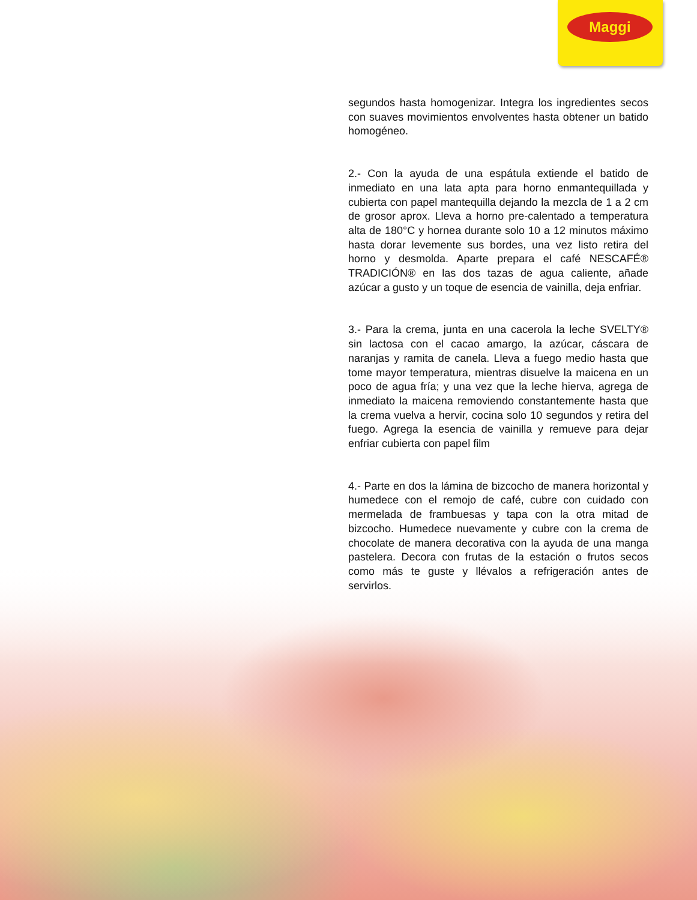Maggi
segundos hasta homogenizar. Integra los ingredientes secos con suaves movimientos envolventes hasta obtener un batido homogéneo.
2.- Con la ayuda de una espátula extiende el batido de inmediato en una lata apta para horno enmantequillada y cubierta con papel mantequilla dejando la mezcla de 1 a 2 cm de grosor aprox. Lleva a horno pre-calentado a temperatura alta de 180°C y hornea durante solo 10 a 12 minutos máximo hasta dorar levemente sus bordes, una vez listo retira del horno y desmolda. Aparte prepara el café NESCAFÉ® TRADICIÓN® en las dos tazas de agua caliente, añade azúcar a gusto y un toque de esencia de vainilla, deja enfriar.
3.- Para la crema, junta en una cacerola la leche SVELTY® sin lactosa con el cacao amargo, la azúcar, cáscara de naranjas y ramita de canela. Lleva a fuego medio hasta que tome mayor temperatura, mientras disuelve la maicena en un poco de agua fría; y una vez que la leche hierva, agrega de inmediato la maicena removiendo constantemente hasta que la crema vuelva a hervir, cocina solo 10 segundos y retira del fuego. Agrega la esencia de vainilla y remueve para dejar enfriar cubierta con papel film
4.- Parte en dos la lámina de bizcocho de manera horizontal y humedece con el remojo de café, cubre con cuidado con mermelada de frambuesas y tapa con la otra mitad de bizcocho. Humedece nuevamente y cubre con la crema de chocolate de manera decorativa con la ayuda de una manga pastelera. Decora con frutas de la estación o frutos secos como más te guste y llévalos a refrigeración antes de servirlos.